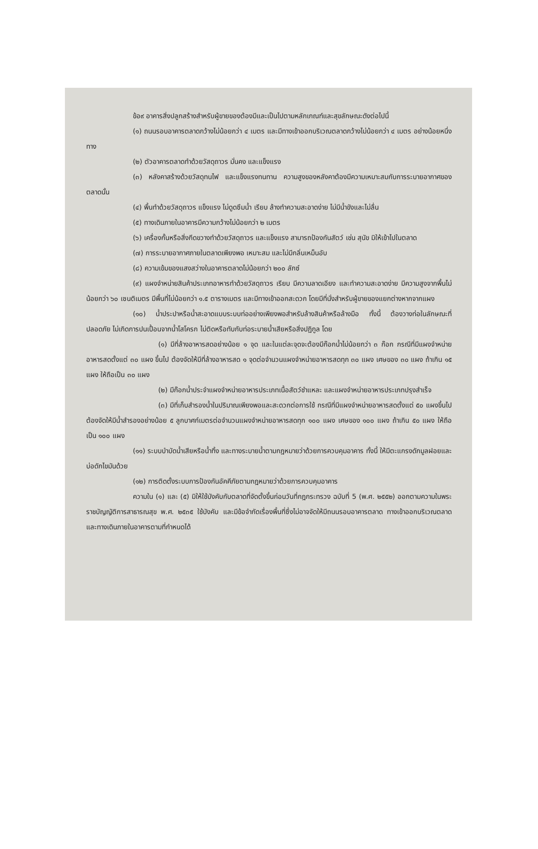ข้อ๙ อาคารสิ่งปลูกสร้างสำหรับผู้ขายของต้องมีและเป็นไปตามหลักเกณฑ์และสุขลักษณะดังต่อไปนี้
(๑) ถนนรอบอาคารตลาดกว้างไม่น้อยกว่า ๔ เมตร และมีทางเข้าออกบริเวณตลาดกว้างไม่น้อยกว่า ๔ เมตร อย่างน้อยหนึ่งทาง
(๒) ตัวอาคารตลาดทำด้วยวัสดุถาวร มั่นคง และแข็งแรง
(๓) หลังคาสร้างด้วยวัสดุทนไฟ และแข็งแรงทนทาน ความสูงของหลังคาต้องมีความเหมาะสมกับการระบายอากาศของตลาดนั้น
(๔) พื้นทำด้วยวัสดุถาวร แข็งแรง ไม่ดูดซึมน้ำ เรียบ ล้างทำความสะอาดง่าย ไม่มีน้ำขังและไม่ลื่น
(๕) ทางเดินภายในอาคารมีความกว้างไม่น้อยกว่า ๒ เมตร
(๖) เครื่องกั้นหรือสิ่งกีดขวางทำด้วยวัสดุถาวร และแข็งแรง สามารถป้องกันสัตว์ เช่น สุนัข มิให้เข้าไปในตลาด
(๗) การระบายอากาศภายในตลาดเพียงพอ เหมาะสม และไม่มีกลิ่นเหม็นอับ
(๘) ความเข้มของแสงสว่างในอาคารตลาดไม่น้อยกว่า ๒๐๐ ลักซ์
(๙) แผงจำหน่ายสินค้าประเภทอาหารทำด้วยวัสดุถาวร เรียบ มีความลาดเอียง และทำความสะอาดง่าย มีความสูงจากพื้นไม่น้อยกว่า ๖๐ เซนติเมตร มีพื้นที่ไม่น้อยกว่า ๑.๕ ตารางเมตร และมีทางเข้าออกสะดวก โดยมีที่นั่งสำหรับผู้ขายของแยกต่างหากจากแผง
(๑๐) น้ำประปาหรือน้ำสะอาดแบบระบบท่ออย่างเพียงพอสำหรับล้างสินค้าหรือล้างมือ ทั้งนี้ ต้องวางท่อในลักษณะที่ปลอดภัย ไม่เกิดการปนเปื้อนจากน้ำโสโครก ไม่ติดหรือทับกับท่อระบายน้ำเสียหรือสิ่งปฏิกูล โดย
(๑) มีที่ล้างอาหารสดอย่างน้อย ๑ จุด และในแต่ละจุดจะต้องมีก๊อกน้ำไม่น้อยกว่า ๓ ก๊อก กรณีที่มีแผงจำหน่ายอาหารสดตั้งแต่ ๓๐ แผง ขึ้นไป ต้องจัดให้มีที่ล้างอาหารสด ๑ จุดต่อจำนวนแผงจำหน่ายอาหารสดทุก ๓๐ แผง เศษของ ๓๐ แผง ถ้าเกิน ๑๕ แผง ให้ถือเป็น ๓๐ แผง
(๒) มีก๊อกน้ำประจำแผงจำหน่ายอาหารประเภทเนื้อสัตว์ชำแหละ และแผงจำหน่ายอาหารประเภทปรุงสำเร็จ
(๓) มีที่เก็บสำรองน้ำในปริมาณเพียงพอและสะดวกต่อการใช้ กรณีที่มีแผงจำหน่ายอาหารสดตั้งแต่ ๕๐ แผงขึ้นไป ต้องจัดให้มีน้ำสำรองอย่างน้อย ๕ ลูกบาศก์เมตรต่อจำนวนแผงจำหน่ายอาหารสดทุก ๑๐๐ แผง เศษของ ๑๐๐ แผง ถ้าเกิน ๕๐ แผง ให้ถือเป็น ๑๐๐ แผง
(๑๑) ระบบบำบัดน้ำเสียหรือน้ำทิ้ง และทางระบายน้ำตามกฎหมายว่าด้วยการควบคุมอาคาร ทั้งนี้ ให้มีตะแกรงดักมูลฝอยและบ่อดักไขมันด้วย
(๑๒) การติดตั้งระบบการป้องกันอัคคีภัยตามกฎหมายว่าด้วยการควบคุมอาคาร
ความใน (๑) และ (๕) มิให้ใช้บังคับกับตลาดที่จัดตั้งขึ้นก่อนวันที่กฎกระทรวง ฉบับที่ 5 (พ.ศ. ๒๕๕๒) ออกตามความในพระราชบัญญัติการสาธารณสุข พ.ศ. ๒๕๓๕ ใช้บังคับ และมีข้อจำกัดเรื่องพื้นที่ซึ่งไม่อาจจัดให้มีถนนรอบอาคารตลาด ทางเข้าออกบริเวณตลาด และทางเดินภายในอาคารตามที่กำหนดได้